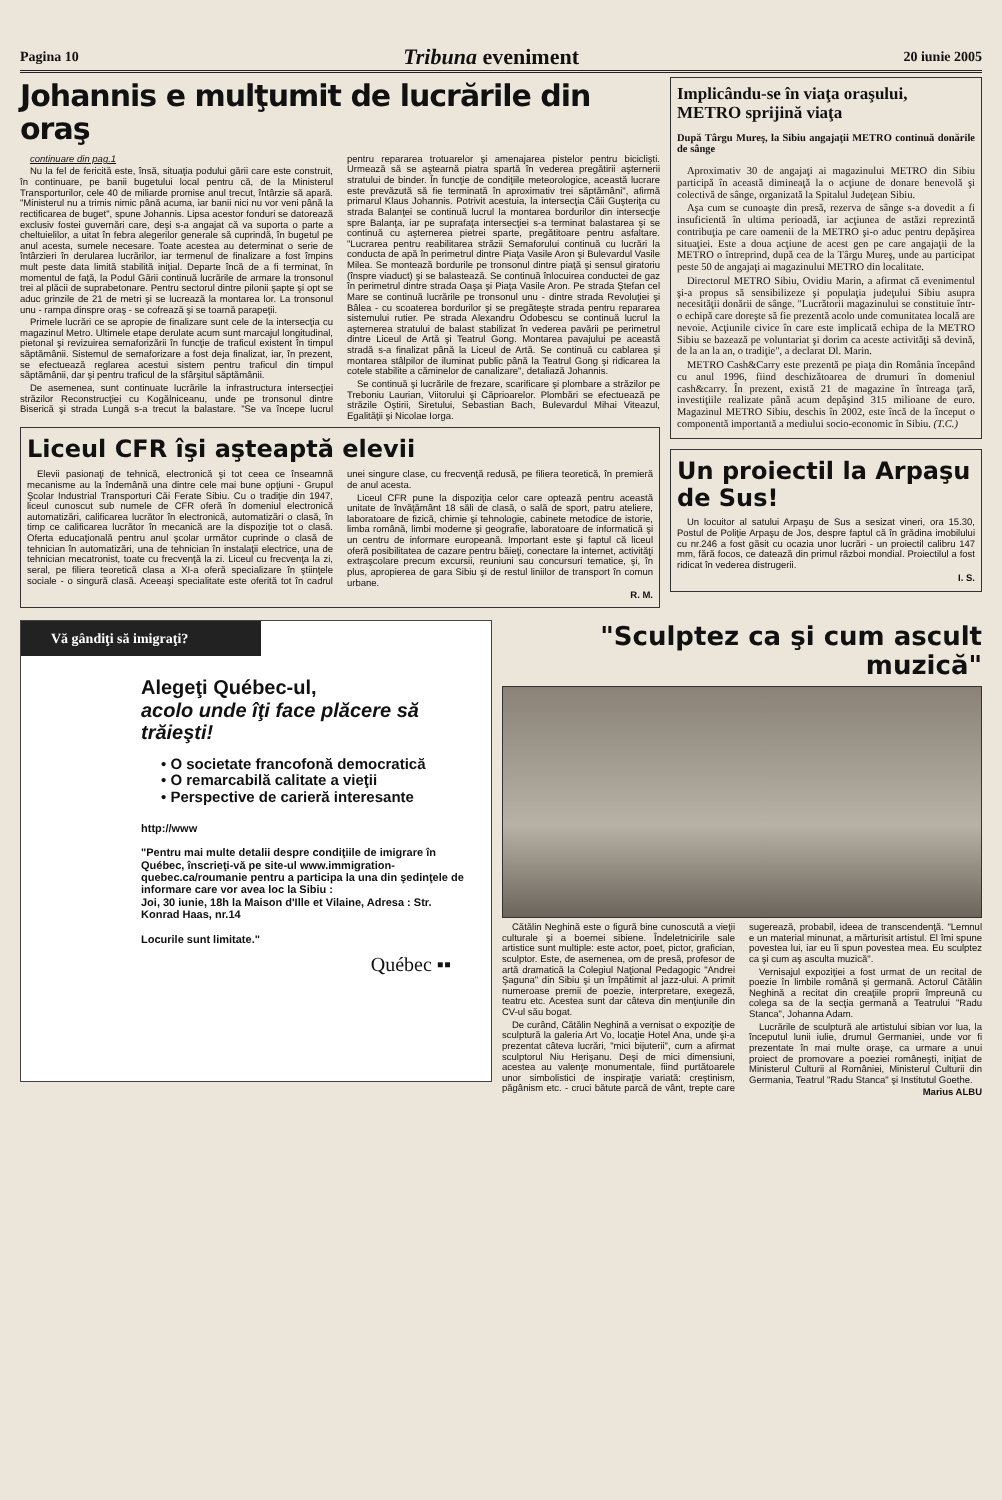Pagina 10 Tribuna eveniment 20 iunie 2005
Johannis e mulţumit de lucrările din oraş
continuare din pag.1
Nu la fel de fericită este, însă, situaţia podului gării care este construit, în continuare, pe banii bugetului local pentru că, de la Ministerul Transporturilor, cele 40 de miliarde promise anul trecut, întârzie să apară. "Ministerul nu a trimis nimic până acuma, iar banii nici nu vor veni până la rectificarea de buget", spune Johannis. Lipsa acestor fonduri se datorează exclusiv fostei guvernări care, deşi s-a angajat că va suporta o parte a cheltuielilor, a uitat în febra alegerilor generale să cuprindă, în bugetul pe anul acesta, sumele necesare. Toate acestea au determinat o serie de întârzieri în derularea lucrărilor, iar termenul de finalizare a fost împins mult peste data limită stabilită iniţial. Departe încă de a fi terminat, în momentul de faţă, la Podul Gării continuă lucrările de armare la tronsonul trei al plăcii de suprabetonare. Pentru sectorul dintre pilonii şapte şi opt se aduc grinzile de 21 de metri şi se lucrează la montarea lor. La tronsonul unu - rampa dinspre oraş - se cofrează şi se toarnă parapeţii.
Primele lucrări ce se apropie de finalizare sunt cele de la intersecţia cu magazinul Metro. Ultimele etape derulate acum sunt marcajul longitudinal, pietonal şi revizuirea semaforizării în funcţie de traficul existent în timpul săptămânii. Sistemul de semaforizare a fost deja finalizat, iar, în prezent, se efectuează reglarea acestui sistem pentru traficul din timpul săptămânii, dar şi pentru traficul de la sfârşitul săptămânii.
De asemenea, sunt continuate lucrările la infrastructura intersecţiei străzilor Reconstrucţiei cu Kogălniceanu, unde pe tronsonul dintre Biserică şi strada Lungă s-a trecut la balastare. "Se va începe lucrul pentru repararea trotuarelor şi amenajarea pistelor pentru biciclişti. Urmează să se aştearnă piatra spartă în vederea pregătirii aşternerii stratului de binder. În funcţie de condiţiile meteorologice, această lucrare este prevăzută să fie terminată în aproximativ trei săptămâni", afirmă primarul Klaus Johannis. Potrivit acestuia, la intersecţia Căii Guşteriţa cu strada Balanţei se continuă lucrul la montarea bordurilor din intersecţie spre Balanţa, iar pe suprafaţa intersecţiei s-a terminat balastarea şi se continuă cu aşternerea pietrei sparte, pregătitoare pentru asfaltare. "Lucrarea pentru reabilitarea străzii Semaforului continuă cu lucrări la conducta de apă în perimetrul dintre Piaţa Vasile Aron şi Bulevardul Vasile Milea. Se montează bordurile pe tronsonul dintre piaţă şi sensul giratoriu (înspre viaduct) şi se balastează. Se continuă înlocuirea conductei de gaz în perimetrul dintre strada Oaşa şi Piaţa Vasile Aron. Pe strada Ştefan cel Mare se continuă lucrările pe tronsonul unu - dintre strada Revoluţiei şi Bâlea - cu scoaterea bordurilor şi se pregăteşte strada pentru repararea sistemului rutier. Pe strada Alexandru Odobescu se continuă lucrul la aşternerea stratului de balast stabilizat în vederea pavării pe perimetrul dintre Liceul de Artă şi Teatrul Gong. Montarea pavajului pe această stradă s-a finalizat până la Liceul de Artă. Se continuă cu cablarea şi montarea stâlpilor de iluminat public până la Teatrul Gong şi ridicarea la cotele stabilite a căminelor de canalizare", detaliază Johannis.
Se continuă şi lucrările de frezare, scarificare şi plombare a străzilor pe Treboniu Laurian, Viitorului şi Căprioarelor. Plombări se efectuează pe străzile Oştirii, Siretului, Sebastian Bach, Bulevardul Mihai Viteazul, Egalităţii şi Nicolae Iorga.
Liceul CFR îşi aşteaptă elevii
Elevii pasionaţi de tehnică, electronică şi tot ceea ce înseamnă mecanisme au la îndemână una dintre cele mai bune opţiuni - Grupul Şcolar Industrial Transporturi Căi Ferate Sibiu. Cu o tradiţie din 1947, liceul cunoscut sub numele de CFR oferă în domeniul electronică automatizări, calificarea lucrător în electronică, automatizări o clasă, în timp ce calificarea lucrător în mecanică are la dispoziţie tot o clasă. Oferta educaţională pentru anul şcolar următor cuprinde o clasă de tehnician în automatizări, una de tehnician în instalaţii electrice, una de tehnician mecatronist, toate cu frecvenţă la zi. Liceul cu frecvenţa la zi, seral, pe filiera teoretică clasa a XI-a oferă specializare în ştiinţele sociale - o singură clasă. Aceeaşi specialitate este oferită tot în cadrul unei singure clase, cu frecvenţă redusă, pe filiera teoretică, în premieră de anul acesta.
Liceul CFR pune la dispoziţia celor care optează pentru această unitate de învăţământ 18 săli de clasă, o sală de sport, patru ateliere, laboratoare de fizică, chimie şi tehnologie, cabinete metodice de istorie, limba română, limbi moderne şi geografie, laboratoare de informatică şi un centru de informare europeană. Important este şi faptul că liceul oferă posibilitatea de cazare pentru băieţi, conectare la internet, activităţi extraşcolare precum excursii, reuniuni sau concursuri tematice, şi, în plus, apropierea de gara Sibiu şi de restul liniilor de transport în comun urbane.
R. M.
Implicându-se în viaţa oraşului, METRO sprijină viaţa
După Târgu Mureş, la Sibiu angajaţii METRO continuă donările de sânge
Aproximativ 30 de angajaţi ai magazinului METRO din Sibiu participă în această dimineaţă la o acţiune de donare benevolă şi colectivă de sânge, organizată la Spitalul Judeţean Sibiu.
Aşa cum se cunoaşte din presă, rezerva de sânge s-a dovedit a fi insuficientă în ultima perioadă, iar acţiunea de astăzi reprezintă contribuţia pe care oamenii de la METRO şi-o aduc pentru depăşirea situaţiei. Este a doua acţiune de acest gen pe care angajaţii de la METRO o întreprind, după cea de la Târgu Mureş, unde au participat peste 50 de angajaţi ai magazinului METRO din localitate.
Directorul METRO Sibiu, Ovidiu Marin, a afirmat că evenimentul şi-a propus să sensibilizeze şi populaţia judeţului Sibiu asupra necesităţii donării de sânge. "Lucrătorii magazinului se constituie într-o echipă care doreşte să fie prezentă acolo unde comunitatea locală are nevoie. Acţiunile civice în care este implicată echipa de la METRO Sibiu se bazează pe voluntariat şi dorim ca aceste activităţi să devină, de la an la an, o tradiţie", a declarat Dl. Marin.
METRO Cash&Carry este prezentă pe piaţa din România începând cu anul 1996, fiind deschizătoarea de drumuri în domeniul cash&carry. În prezent, există 21 de magazine în întreaga ţară, investiţiile realizate până acum depăşind 315 milioane de euro. Magazinul METRO Sibiu, deschis în 2002, este încă de la început o componentă importantă a mediului socio-economic în Sibiu. (T.C.)
Un proiectil la Arpaşu de Sus!
Un locuitor al satului Arpaşu de Sus a sesizat vineri, ora 15.30, Postul de Poliţie Arpaşu de Jos, despre faptul că în grădina imobilului cu nr.246 a fost găsit cu ocazia unor lucrări - un proiectil calibru 147 mm, fără focos, ce datează din primul război mondial. Proiectilul a fost ridicat în vederea distrugerii.
I. S.
Vă gândiţi să imigraţi?
Alegeţi Québec-ul,
acolo unde îţi face plăcere să trăieşti!
• O societate francofonă democratică
• O remarcabilă calitate a vieţii
• Perspective de carieră interesante
http://www
"Pentru mai multe detalii despre condiţiile de imigrare în Québec, înscrieţi-vă pe site-ul www.immigration-quebec.ca/roumanie pentru a participa la una din şedinţele de informare care vor avea loc la Sibiu :
Joi, 30 iunie, 18h la Maison d'Ille et Vilaine, Adresa : Str. Konrad Haas, nr.14
Locurile sunt limitate."
Québec ▪▪
"Sculptez ca şi cum ascult muzică"
Cătălin Neghină este o figură bine cunoscută a vieţii culturale şi a boemei sibiene. Îndeletnicirile sale artistice sunt multiple: este actor, poet, pictor, grafician, sculptor. Este, de asemenea, om de presă, profesor de artă dramatică la Colegiul Naţional Pedagogic "Andrei Şaguna" din Sibiu şi un împătimit al jazz-ului. A primit numeroase premii de poezie, interpretare, exegeză, teatru etc. Acestea sunt dar câteva din menţiunile din CV-ul său bogat.
De curând, Cătălin Neghină a vernisat o expoziţie de sculptură la galeria Art Vo, locaţie Hotel Ana, unde şi-a prezentat câteva lucrări, "mici bijuterii", cum a afirmat sculptorul Niu Herişanu. Deşi de mici dimensiuni, acestea au valenţe monumentale, fiind purtătoarele unor simbolistici de inspiraţie variată: creştinism, păgânism etc. - cruci bătute parcă de vânt, trepte care sugerează, probabil, ideea de transcendenţă. "Lemnul e un material minunat, a mărturisit artistul. El îmi spune povestea lui, iar eu îi spun povestea mea. Eu sculptez ca şi cum aş asculta muzică".
Vernisajul expoziţiei a fost urmat de un recital de poezie în limbile română şi germană. Actorul Cătălin Neghină a recitat din creaţiile proprii împreună cu colega sa de la secţia germană a Teatrului "Radu Stanca", Johanna Adam.
Lucrările de sculptură ale artistului sibian vor lua, la începutul lunii iulie, drumul Germaniei, unde vor fi prezentate în mai multe oraşe, ca urmare a unui proiect de promovare a poeziei româneşti, iniţiat de Ministerul Culturii al României, Ministerul Culturii din Germania, Teatrul "Radu Stanca" şi Institutul Goethe.
Marius ALBU